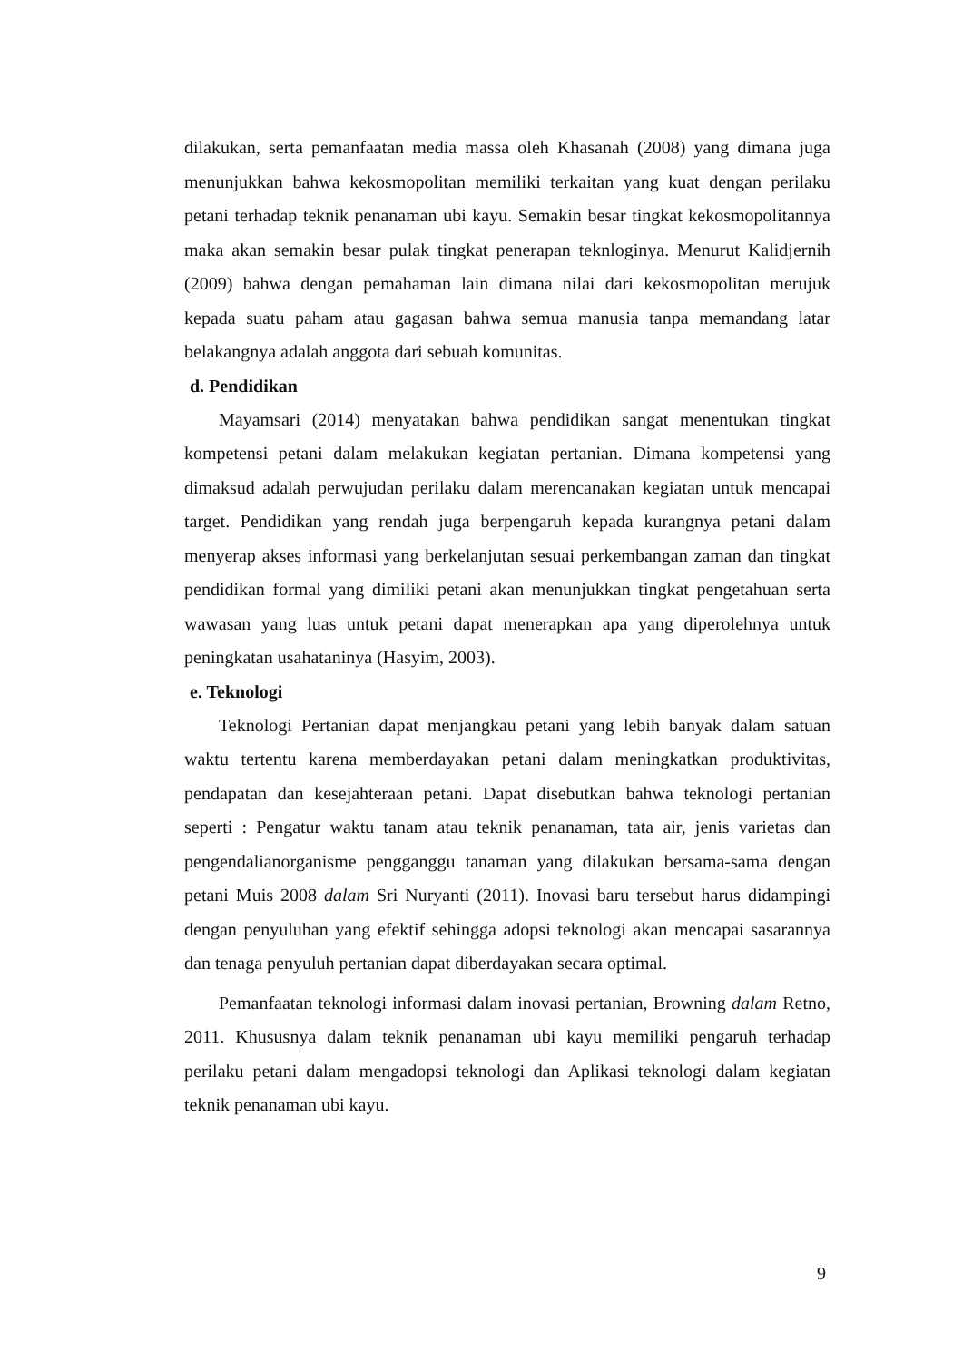dilakukan, serta pemanfaatan media massa oleh Khasanah (2008) yang dimana juga menunjukkan bahwa kekosmopolitan memiliki terkaitan yang kuat dengan perilaku petani terhadap teknik penanaman ubi kayu. Semakin besar tingkat kekosmopolitannya maka akan semakin besar pulak tingkat penerapan teknloginya. Menurut Kalidjernih (2009) bahwa dengan pemahaman lain dimana nilai dari kekosmopolitan merujuk kepada suatu paham atau gagasan bahwa semua manusia tanpa memandang latar belakangnya adalah anggota dari sebuah komunitas.
d. Pendidikan
Mayamsari (2014) menyatakan bahwa pendidikan sangat menentukan tingkat kompetensi petani dalam melakukan kegiatan pertanian. Dimana kompetensi yang dimaksud adalah perwujudan perilaku dalam merencanakan kegiatan untuk mencapai target. Pendidikan yang rendah juga berpengaruh kepada kurangnya petani dalam menyerap akses informasi yang berkelanjutan sesuai perkembangan zaman dan tingkat pendidikan formal yang dimiliki petani akan menunjukkan tingkat pengetahuan serta wawasan yang luas untuk petani dapat menerapkan apa yang diperolehnya untuk peningkatan usahataninya (Hasyim, 2003).
e. Teknologi
Teknologi Pertanian dapat menjangkau petani yang lebih banyak dalam satuan waktu tertentu karena memberdayakan petani dalam meningkatkan produktivitas, pendapatan dan kesejahteraan petani. Dapat disebutkan bahwa teknologi pertanian seperti : Pengatur waktu tanam atau teknik penanaman, tata air, jenis varietas dan pengendalianorganisme pengganggu tanaman yang dilakukan bersama-sama dengan petani Muis 2008 dalam Sri Nuryanti (2011). Inovasi baru tersebut harus didampingi dengan penyuluhan yang efektif sehingga adopsi teknologi akan mencapai sasarannya dan tenaga penyuluh pertanian dapat diberdayakan secara optimal.
Pemanfaatan teknologi informasi dalam inovasi pertanian, Browning dalam Retno, 2011. Khususnya dalam teknik penanaman ubi kayu memiliki pengaruh terhadap perilaku petani dalam mengadopsi teknologi dan Aplikasi teknologi dalam kegiatan teknik penanaman ubi kayu.
9